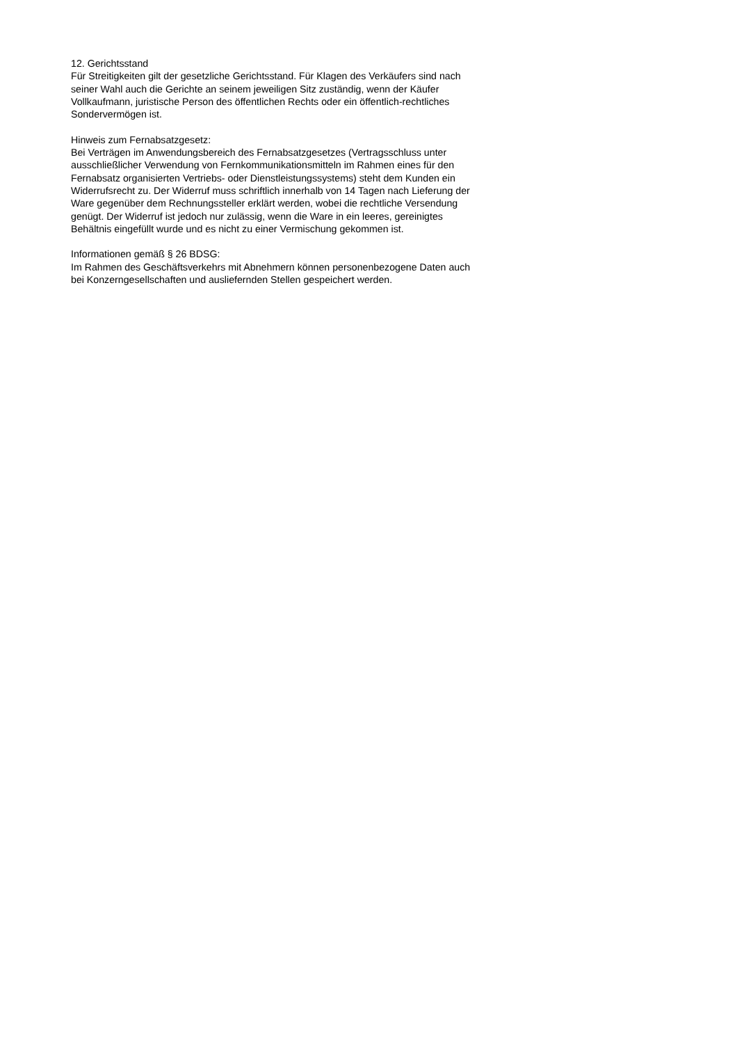12. Gerichtsstand
Für Streitigkeiten gilt der gesetzliche Gerichtsstand. Für Klagen des Verkäufers sind nach seiner Wahl auch die Gerichte an seinem jeweiligen Sitz zuständig, wenn der Käufer Vollkaufmann, juristische Person des öffentlichen Rechts oder ein öffentlich-rechtliches Sondervermögen ist.
Hinweis zum Fernabsatzgesetz:
Bei Verträgen im Anwendungsbereich des Fernabsatzgesetzes (Vertragsschluss unter ausschließlicher Verwendung von Fernkommunikationsmitteln im Rahmen eines für den Fernabsatz organisierten Vertriebs- oder Dienstleistungssystems) steht dem Kunden ein Widerrufsrecht zu. Der Widerruf muss schriftlich innerhalb von 14 Tagen nach Lieferung der Ware gegenüber dem Rechnungssteller erklärt werden, wobei die rechtliche Versendung genügt. Der Widerruf ist jedoch nur zulässig, wenn die Ware in ein leeres, gereinigtes Behältnis eingefüllt wurde und es nicht zu einer Vermischung gekommen ist.
Informationen gemäß § 26 BDSG:
Im Rahmen des Geschäftsverkehrs mit Abnehmern können personenbezogene Daten auch bei Konzerngesellschaften und ausliefernden Stellen gespeichert werden.